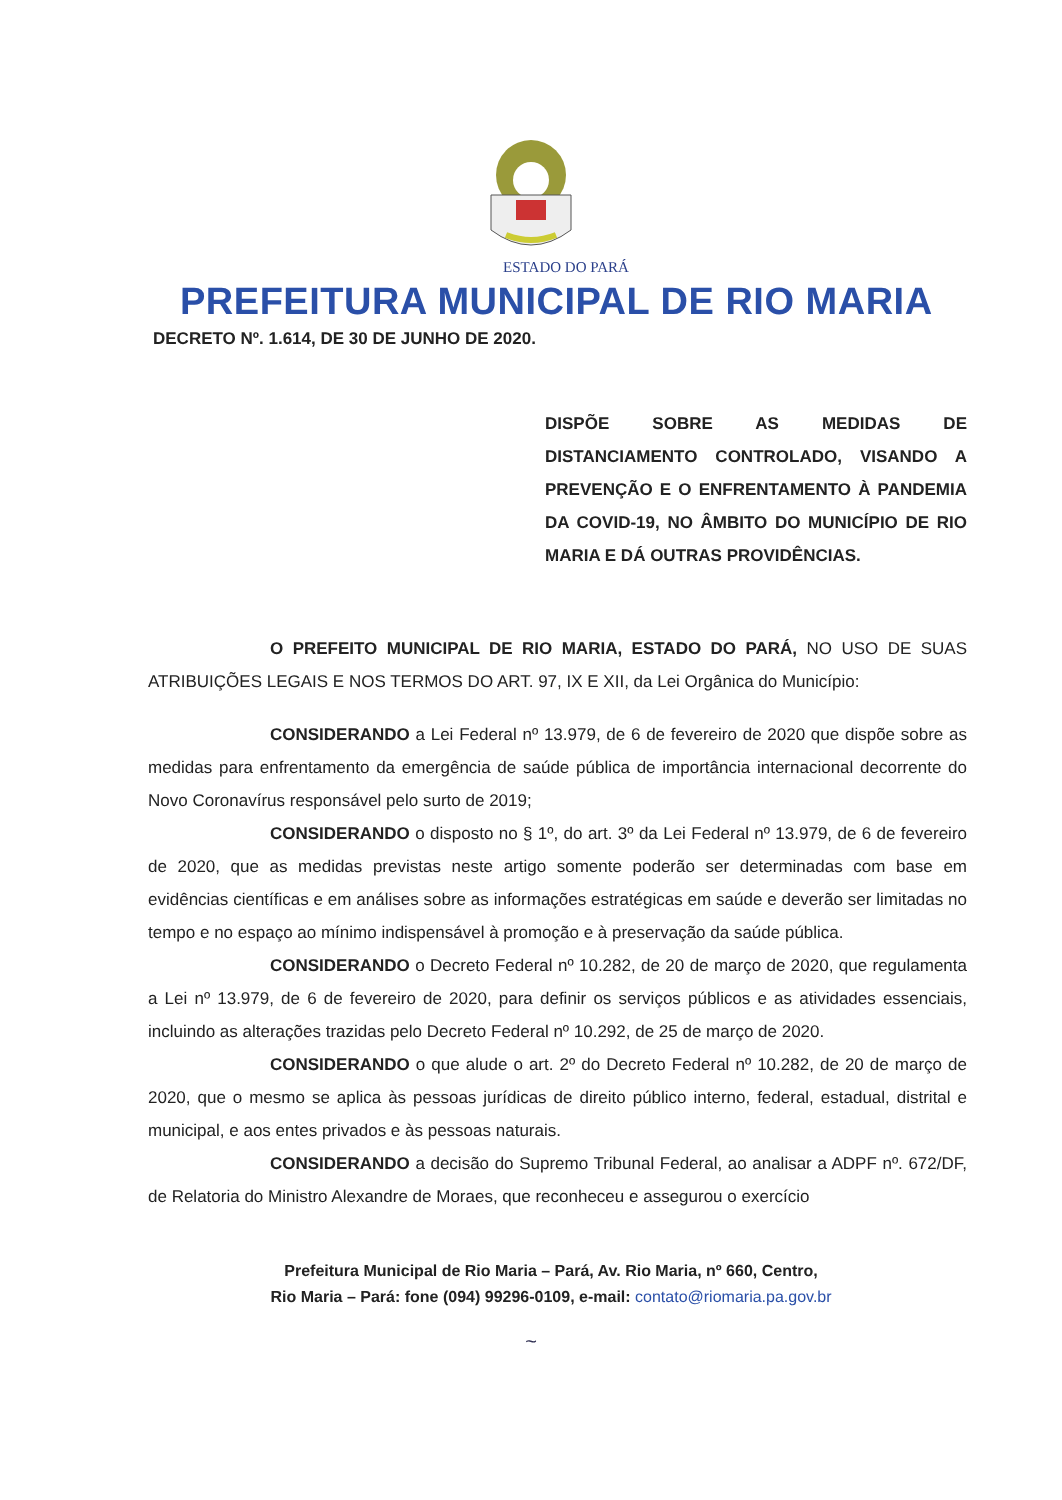ESTADO DO PARÁ
PREFEITURA MUNICIPAL DE RIO MARIA
DECRETO Nº. 1.614, DE 30 DE JUNHO DE 2020.
DISPÕE SOBRE AS MEDIDAS DE DISTANCIAMENTO CONTROLADO, VISANDO A PREVENÇÃO E O ENFRENTAMENTO À PANDEMIA DA COVID-19, NO ÂMBITO DO MUNICÍPIO DE RIO MARIA E DÁ OUTRAS PROVIDÊNCIAS.
O PREFEITO MUNICIPAL DE RIO MARIA, ESTADO DO PARÁ, NO USO DE SUAS ATRIBUIÇÕES LEGAIS E NOS TERMOS DO ART. 97, IX E XII, da Lei Orgânica do Município:
CONSIDERANDO a Lei Federal nº 13.979, de 6 de fevereiro de 2020 que dispõe sobre as medidas para enfrentamento da emergência de saúde pública de importância internacional decorrente do Novo Coronavírus responsável pelo surto de 2019;
CONSIDERANDO o disposto no § 1º, do art. 3º da Lei Federal nº 13.979, de 6 de fevereiro de 2020, que as medidas previstas neste artigo somente poderão ser determinadas com base em evidências científicas e em análises sobre as informações estratégicas em saúde e deverão ser limitadas no tempo e no espaço ao mínimo indispensável à promoção e à preservação da saúde pública.
CONSIDERANDO o Decreto Federal nº 10.282, de 20 de março de 2020, que regulamenta a Lei nº 13.979, de 6 de fevereiro de 2020, para definir os serviços públicos e as atividades essenciais, incluindo as alterações trazidas pelo Decreto Federal nº 10.292, de 25 de março de 2020.
CONSIDERANDO o que alude o art. 2º do Decreto Federal nº 10.282, de 20 de março de 2020, que o mesmo se aplica às pessoas jurídicas de direito público interno, federal, estadual, distrital e municipal, e aos entes privados e às pessoas naturais.
CONSIDERANDO a decisão do Supremo Tribunal Federal, ao analisar a ADPF nº. 672/DF, de Relatoria do Ministro Alexandre de Moraes, que reconheceu e assegurou o exercício
Prefeitura Municipal de Rio Maria – Pará, Av. Rio Maria, nº 660, Centro,
Rio Maria – Pará: fone (094) 99296-0109, e-mail: contato@riomaria.pa.gov.br
~